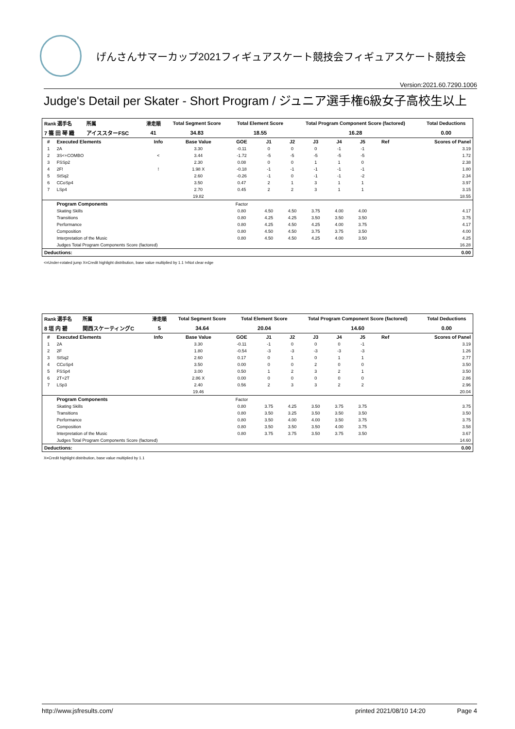げんさんサマーカップ2021フィギュアスケート競技会フィギュアスケート競技会
Version:2021.60.7290.1006
Judge's Detail per Skater - Short Program / ジュニア選手権6級女子高校生以上
| Rank 選手名 | 所属 | 滑走順 | Total Segment Score | Total Element Score | Total Program Component Score (factored) | Total Deductions |
| --- | --- | --- | --- | --- | --- | --- |
| 7 篠 田 琴 織 | アイススターFSC | 41 | 34.83 | 18.55 | 16.28 | 0.00 |
| # | Executed Elements | Info | Base Value | GOE | J1 | J2 | J3 | J4 | J5 | Ref | Scores of Panel |
| --- | --- | --- | --- | --- | --- | --- | --- | --- | --- | --- | --- |
| 1 | 2A | | 3.30 | -0.11 | 0 | 0 | 0 | -1 | -1 | | 3.19 |
| 2 | 3S<+COMBO | < | 3.44 | -1.72 | -5 | -5 | -5 | -5 | -5 | | 1.72 |
| 3 | FSSp2 | | 2.30 | 0.08 | 0 | 0 | 1 | 1 | 0 | | 2.38 |
| 4 | 2F! | ! | 1.98 X | -0.18 | -1 | -1 | -1 | -1 | -1 | | 1.80 |
| 5 | StSq2 | | 2.60 | -0.26 | -1 | 0 | -1 | -1 | -2 | | 2.34 |
| 6 | CCoSp4 | | 3.50 | 0.47 | 2 | 1 | 3 | 1 | 1 | | 3.97 |
| 7 | LSp4 | | 2.70 | 0.45 | 2 | 2 | 3 | 1 | 1 | | 3.15 |
| | | | 19.82 | | | | | | | | 18.55 |
| | Program Components | | | Factor | | | | | | | |
| | Skating Skills | | | 0.80 | 4.50 | 4.50 | 3.75 | 4.00 | 4.00 | | 4.17 |
| | Transitions | | | 0.80 | 4.25 | 4.25 | 3.50 | 3.50 | 3.50 | | 3.75 |
| | Performance | | | 0.80 | 4.25 | 4.50 | 4.25 | 4.00 | 3.75 | | 4.17 |
| | Composition | | | 0.80 | 4.50 | 4.50 | 3.75 | 3.75 | 3.50 | | 4.00 |
| | Interpretation of the Music | | | 0.80 | 4.50 | 4.50 | 4.25 | 4.00 | 3.50 | | 4.25 |
| | Judges Total Program Components Score (factored) | | | | | | | | | | 16.28 |
| Deductions: | | | | | | | | | | | 0.00 |
<=Under-rotated jump X=Credit highlight distribution, base value multiplied by 1.1 !=Not clear edge
| Rank 選手名 | 所属 | 滑走順 | Total Segment Score | Total Element Score | Total Program Component Score (factored) | Total Deductions |
| --- | --- | --- | --- | --- | --- | --- |
| 8 垣 内 碧 | 関西スケーティングC | 5 | 34.64 | 20.04 | 14.60 | 0.00 |
| # | Executed Elements | Info | Base Value | GOE | J1 | J2 | J3 | J4 | J5 | Ref | Scores of Panel |
| --- | --- | --- | --- | --- | --- | --- | --- | --- | --- | --- | --- |
| 1 | 2A | | 3.30 | -0.11 | -1 | 0 | 0 | 0 | -1 | | 3.19 |
| 2 | 2F | | 1.80 | -0.54 | -3 | -3 | -3 | -3 | -3 | | 1.26 |
| 3 | StSq2 | | 2.60 | 0.17 | 0 | 1 | 0 | 1 | 1 | | 2.77 |
| 4 | CCoSp4 | | 3.50 | 0.00 | 0 | 0 | 2 | 0 | 0 | | 3.50 |
| 5 | FSSp4 | | 3.00 | 0.50 | 1 | 2 | 3 | 2 | 1 | | 3.50 |
| 6 | 2T+2T | | 2.86 X | 0.00 | 0 | 0 | 0 | 0 | 0 | | 2.86 |
| 7 | LSp3 | | 2.40 | 0.56 | 2 | 3 | 3 | 2 | 2 | | 2.96 |
| | | | 19.46 | | | | | | | | 20.04 |
| | Program Components | | | Factor | | | | | | | |
| | Skating Skills | | | 0.80 | 3.75 | 4.25 | 3.50 | 3.75 | 3.75 | | 3.75 |
| | Transitions | | | 0.80 | 3.50 | 3.25 | 3.50 | 3.50 | 3.50 | | 3.50 |
| | Performance | | | 0.80 | 3.50 | 4.00 | 4.00 | 3.50 | 3.75 | | 3.75 |
| | Composition | | | 0.80 | 3.50 | 3.50 | 3.50 | 4.00 | 3.75 | | 3.58 |
| | Interpretation of the Music | | | 0.80 | 3.75 | 3.75 | 3.50 | 3.75 | 3.50 | | 3.67 |
| | Judges Total Program Components Score (factored) | | | | | | | | | | 14.60 |
| Deductions: | | | | | | | | | | | 0.00 |
X=Credit highlight distribution, base value multiplied by 1.1
http://www.jsfresults.com/ printed 2021/08/10 14:20 Page 4